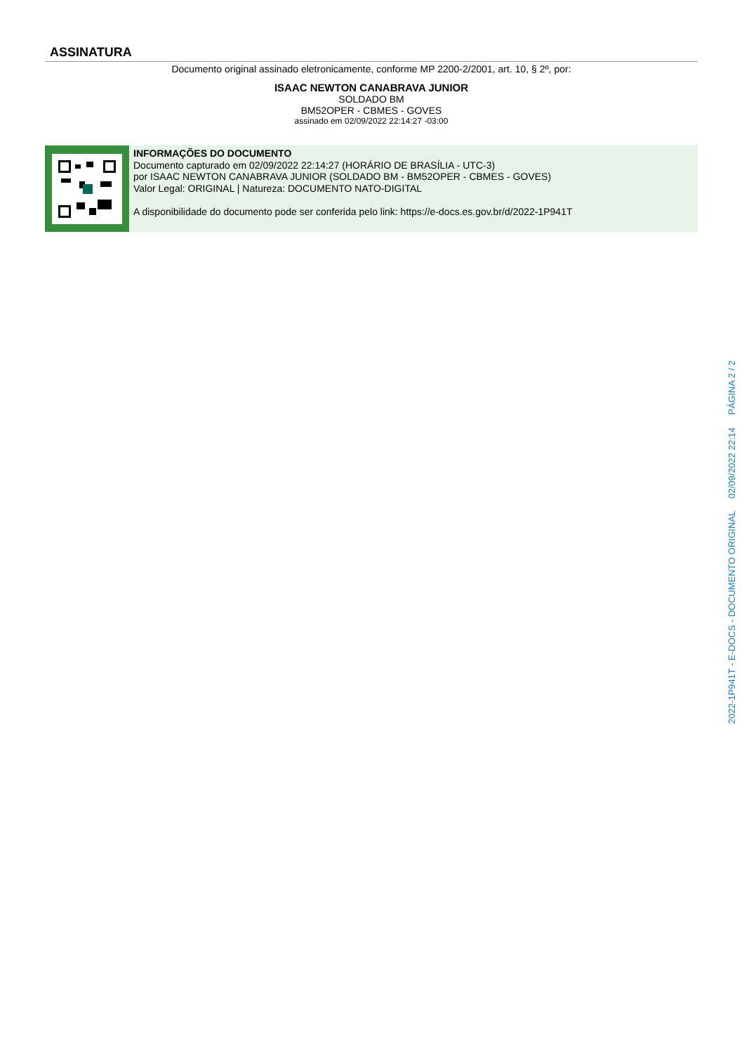ASSINATURA
Documento original assinado eletronicamente, conforme MP 2200-2/2001, art. 10, § 2º, por:
ISAAC NEWTON CANABRAVA JUNIOR
SOLDADO BM
BM52OPER - CBMES - GOVES
assinado em 02/09/2022 22:14:27 -03:00
INFORMAÇÕES DO DOCUMENTO
Documento capturado em 02/09/2022 22:14:27 (HORÁRIO DE BRASÍLIA - UTC-3)
por ISAAC NEWTON CANABRAVA JUNIOR (SOLDADO BM - BM52OPER - CBMES - GOVES)
Valor Legal: ORIGINAL | Natureza: DOCUMENTO NATO-DIGITAL
A disponibilidade do documento pode ser conferida pelo link: https://e-docs.es.gov.br/d/2022-1P941T
2022-1P941T - E-DOCS - DOCUMENTO ORIGINAL 02/09/2022 22:14 PÁGINA 2 / 2